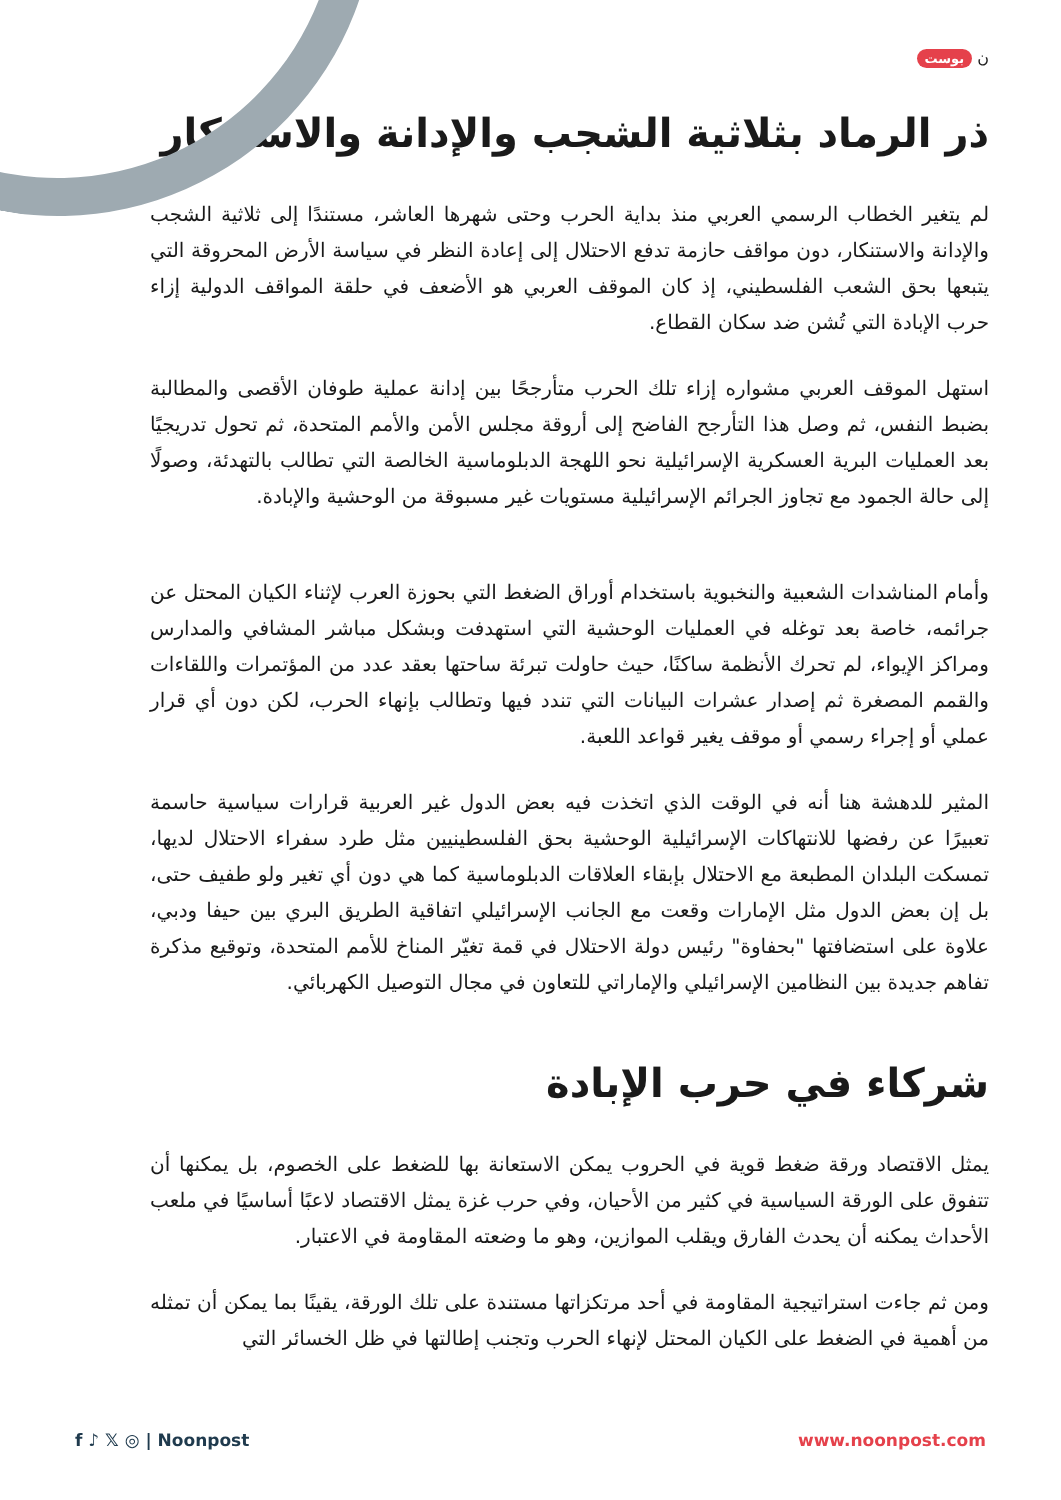ن بوست
ذر الرماد بثلاثية الشجب والإدانة والاستنكار
لم يتغير الخطاب الرسمي العربي منذ بداية الحرب وحتى شهرها العاشر، مستندًا إلى ثلاثية الشجب والإدانة والاستنكار، دون مواقف حازمة تدفع الاحتلال إلى إعادة النظر في سياسة الأرض المحروقة التي يتبعها بحق الشعب الفلسطيني، إذ كان الموقف العربي هو الأضعف في حلقة المواقف الدولية إزاء حرب الإبادة التي تُشن ضد سكان القطاع.
استهل الموقف العربي مشواره إزاء تلك الحرب متأرجحًا بين إدانة عملية طوفان الأقصى والمطالبة بضبط النفس، ثم وصل هذا التأرجح الفاضح إلى أروقة مجلس الأمن والأمم المتحدة، ثم تحول تدريجيًا بعد العمليات البرية العسكرية الإسرائيلية نحو اللهجة الدبلوماسية الخالصة التي تطالب بالتهدئة، وصولًا إلى حالة الجمود مع تجاوز الجرائم الإسرائيلية مستويات غير مسبوقة من الوحشية والإبادة.
وأمام المناشدات الشعبية والنخبوية باستخدام أوراق الضغط التي بحوزة العرب لإثناء الكيان المحتل عن جرائمه، خاصة بعد توغله في العمليات الوحشية التي استهدفت وبشكل مباشر المشافي والمدارس ومراكز الإيواء، لم تحرك الأنظمة ساكنًا، حيث حاولت تبرئة ساحتها بعقد عدد من المؤتمرات واللقاءات والقمم المصغرة ثم إصدار عشرات البيانات التي تندد فيها وتطالب بإنهاء الحرب، لكن دون أي قرار عملي أو إجراء رسمي أو موقف يغير قواعد اللعبة.
المثير للدهشة هنا أنه في الوقت الذي اتخذت فيه بعض الدول غير العربية قرارات سياسية حاسمة تعبيرًا عن رفضها للانتهاكات الإسرائيلية الوحشية بحق الفلسطينيين مثل طرد سفراء الاحتلال لديها، تمسكت البلدان المطبعة مع الاحتلال بإبقاء العلاقات الدبلوماسية كما هي دون أي تغير ولو طفيف حتى، بل إن بعض الدول مثل الإمارات وقعت مع الجانب الإسرائيلي اتفاقية الطريق البري بين حيفا ودبي، علاوة على استضافتها "بحفاوة" رئيس دولة الاحتلال في قمة تغيّر المناخ للأمم المتحدة، وتوقيع مذكرة تفاهم جديدة بين النظامين الإسرائيلي والإماراتي للتعاون في مجال التوصيل الكهربائي.
شركاء في حرب الإبادة
يمثل الاقتصاد ورقة ضغط قوية في الحروب يمكن الاستعانة بها للضغط على الخصوم، بل يمكنها أن تتفوق على الورقة السياسية في كثير من الأحيان، وفي حرب غزة يمثل الاقتصاد لاعبًا أساسيًا في ملعب الأحداث يمكنه أن يحدث الفارق ويقلب الموازين، وهو ما وضعته المقاومة في الاعتبار.
ومن ثم جاءت استراتيجية المقاومة في أحد مرتكزاتها مستندة على تلك الورقة، يقينًا بما يمكن أن تمثله من أهمية في الضغط على الكيان المحتل لإنهاء الحرب وتجنب إطالتها في ظل الخسائر التي
f ♪ 𝕏 ◎ | Noonpost www.noonpost.com